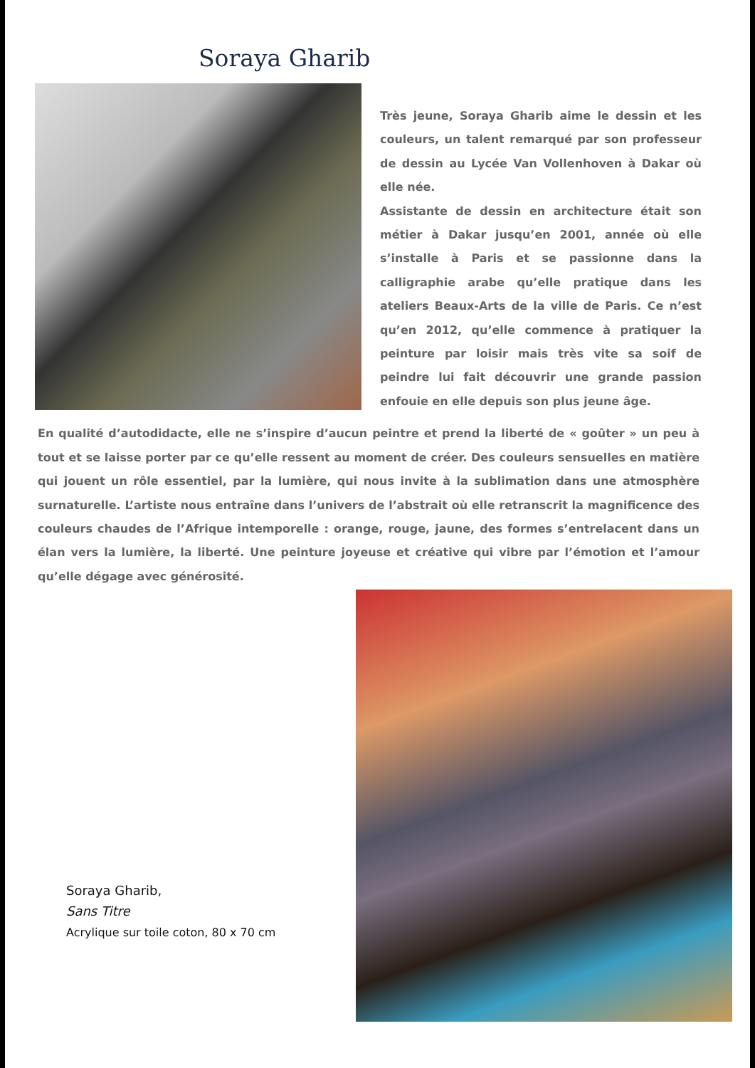Soraya Gharib
Très jeune, Soraya Gharib aime le dessin et les couleurs, un talent remarqué par son professeur de dessin au Lycée Van Vollenhoven à Dakar où elle née.
Assistante de dessin en architecture était son métier à Dakar jusqu’en 2001, année où elle s’installe à Paris et se passionne dans la calligraphie arabe qu’elle pratique dans les ateliers Beaux-Arts de la ville de Paris. Ce n’est qu’en 2012, qu’elle commence à pratiquer la peinture par loisir mais très vite sa soif de peindre lui fait découvrir une grande passion enfouie en elle depuis son plus jeune âge.
En qualité d’autodidacte, elle ne s’inspire d’aucun peintre et prend la liberté de « goûter » un peu à tout et se laisse porter par ce qu’elle ressent au moment de créer. Des couleurs sensuelles en matière qui jouent un rôle essentiel, par la lumière, qui nous invite à la sublimation dans une atmosphère surnaturelle. L’artiste nous entraîne dans l’univers de l’abstrait où elle retranscrit la magnificence des couleurs chaudes de l’Afrique intemporelle : orange, rouge, jaune, des formes s’entrelacent dans un élan vers la lumière, la liberté. Une peinture joyeuse et créative qui vibre par l’émotion et l’amour qu’elle dégage avec générosité.
Soraya Gharib,
Sans Titre
Acrylique sur toile coton, 80 x 70 cm